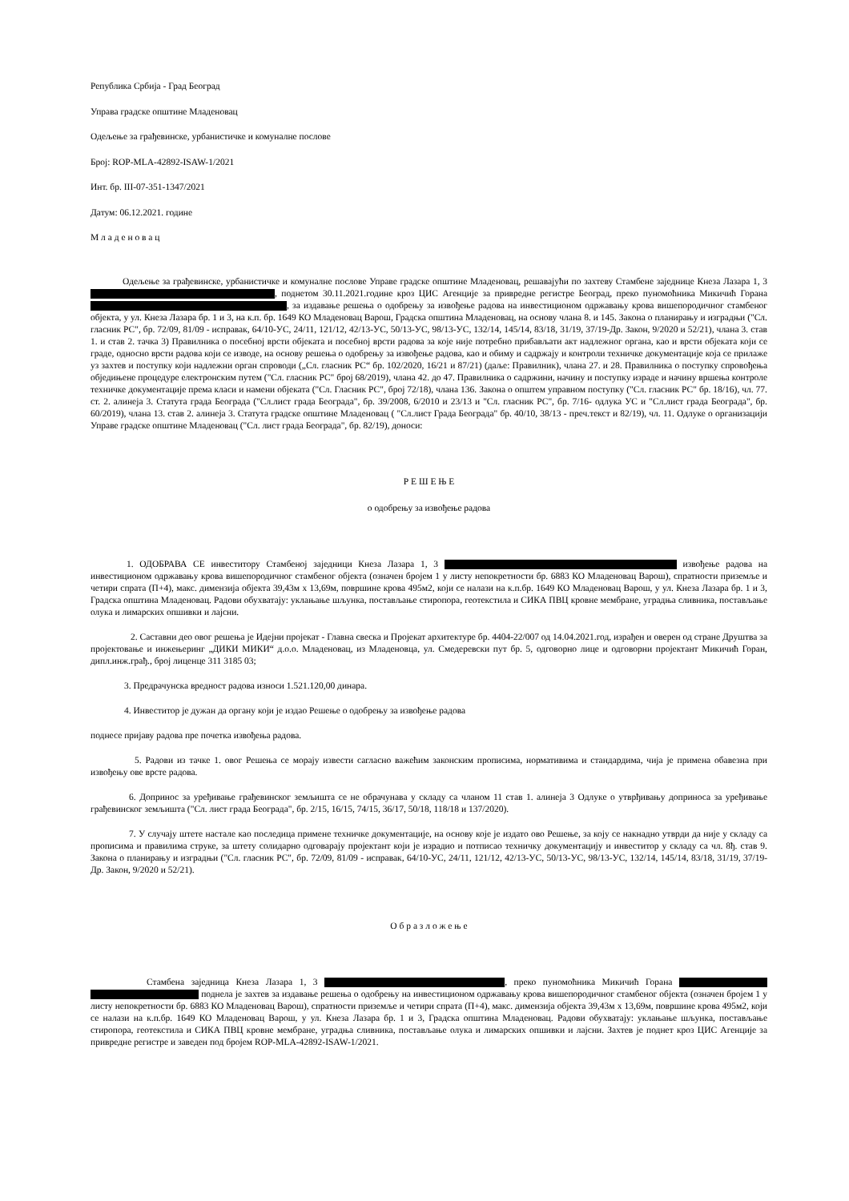Република Србија - Град Београд
Управа градске општине Младеновац
Одељење за грађевинске, урбанистичке и комуналне послове
Број: ROP-MLA-42892-ISAW-1/2021
Инт. бр. III-07-351-1347/2021
Датум: 06.12.2021. године
М л а д е н о в а ц
Одељење за грађевинске, урбанистичке и комуналне послове Управе градске општине Младеновац, решавајући по захтеву Стамбене заједнице Кнеза Лазара 1, 3 , поднетом 30.11.2021.године кроз ЦИС Агенције за привредне регистре Београд, преко пуномоћника Микичић Горана , за издавање решења о одобрењу за извођење радова на инвестиционом одржавању крова вишепородичног стамбеног објекта, у ул. Кнеза Лазара бр. 1 и 3, на к.п. бр. 1649 КО Младеновац Варош, Градска општина Младеновац, на основу члана 8. и 145. Закона о планирању и изградњи ("Сл. гласник РС", бр. 72/09, 81/09 - исправак, 64/10-УС, 24/11, 121/12, 42/13-УС, 50/13-УС, 98/13-УС, 132/14, 145/14, 83/18, 31/19, 37/19-Др. Закон, 9/2020 и 52/21), члана 3. став 1. и став 2. тачка 3) Правилника о посебној врсти објеката и посебној врсти радова за које није потребно прибављати акт надлежног органа, као и врсти објеката који се граде, односно врсти радова који се изводе, на основу решења о одобрењу за извођење радова, као и обиму и садржају и контроли техничке документације која се прилаже уз захтев и поступку који надлежни орган спроводи („Сл. гласник РС“ бр. 102/2020, 16/21 и 87/21) (даље: Правилник), члана 27. и 28. Правилника о поступку спровођења обједињене процедуре електронским путем ("Сл. гласник РС" број 68/2019), члана 42. до 47. Правилника о садржини, начину и поступку израде и начину вршења контроле техничке документације према класи и намени објеката ("Сл. Гласник РС", број 72/18), члана 136. Закона о општем управном поступку ("Сл. гласник РС" бр. 18/16), чл. 77. ст. 2. алинеја 3. Статута града Београда ("Сл.лист града Београда", бр. 39/2008, 6/2010 и 23/13 и "Сл. гласник РС", бр. 7/16- одлука УС и "Сл.лист града Београда", бр. 60/2019), члана 13. став 2. алинеја 3. Статута градске општине Младеновац ( "Сл.лист Града Београда" бр. 40/10, 38/13 - преч.текст и 82/19), чл. 11. Одлуке о организацији Управе градске општине Младеновац ("Сл. лист града Београда", бр. 82/19), доноси:
Р Е Ш Е Њ Е
о одобрењу за извођење радова
1. ОДОБРАВА СЕ инвеститору Стамбеној заједници Кнеза Лазара 1, 3 извођење радова на инвестиционом одржавању крова вишепородичног стамбеног објекта (означен бројем 1 у листу непокретности бр. 6883 КО Младеновац Варош), спратности приземље и четири спрата (П+4), макс. димензија објекта 39,43м х 13,69м, површине крова 495м2, који се налази на к.п.бр. 1649 КО Младеновац Варош, у ул. Кнеза Лазара бр. 1 и 3, Градска општина Младеновац. Радови обухватају: уклањање шљунка, постављање стиропора, геотекстила и СИКА ПВЦ кровне мембране, уградња сливника, постављање олука и лимарских опшивки и лајсни.
2. Саставни део овог решења је Идејни пројекат - Главна свеска и Пројекат архитектуре бр. 4404-22/007 од 14.04.2021.год, израђен и оверен од стране Друштва за пројектовање и инжењеринг „ДИКИ МИКИ“ д.о.о. Младеновац, из Младеновца, ул. Смедеревски пут бр. 5, одговорно лице и одговорни пројектант Микичић Горан, дипл.инж.грађ., број лиценце 311 3185 03;
3. Предрачунска вредност радова износи 1.521.120,00 динара.
4. Инвеститор је дужан да органу који је издао Решење о одобрењу за извођење радова
поднесе пријаву радова пре почетка извођења радова.
5. Радови из тачке 1. овог Решења се морају извести сагласно важећим законским прописима, нормативима и стандардима, чија је примена обавезна при извођењу ове врсте радова.
6. Допринос за уређивање грађевинског земљишта се не обрачунава у складу са чланом 11 став 1. алинеја 3 Одлуке о утврђивању доприноса за уређивање грађевинског земљишта ("Сл. лист града Београда", бр. 2/15, 16/15, 74/15, 36/17, 50/18, 118/18 и 137/2020).
7. У случају штете настале као последица примене техничке документације, на основу које је издато ово Решење, за коју се накнадно утврди да није у складу са прописима и правилима струке, за штету солидарно одговарају пројектант који је израдио и потписао техничку документацију и инвеститор у складу са чл. 8ђ. став 9. Закона о планирању и изградњи ("Сл. гласник РС", бр. 72/09, 81/09 - исправак, 64/10-УС, 24/11, 121/12, 42/13-УС, 50/13-УС, 98/13-УС, 132/14, 145/14, 83/18, 31/19, 37/19-Др. Закон, 9/2020 и 52/21).
О б р а з л о ж е њ е
Стамбена заједница Кнеза Лазара 1, 3 , преко пуномоћника Микичић Горана поднела је захтев за издавање решења о одобрењу на инвестиционом одржавању крова вишепородичног стамбеног објекта (означен бројем 1 у листу непокретности бр. 6883 КО Младеновац Варош), спратности приземље и четири спрата (П+4), макс. димензија објекта 39,43м х 13,69м, површине крова 495м2, који се налази на к.п.бр. 1649 КО Младеновац Варош, у ул. Кнеза Лазара бр. 1 и 3, Градска општина Младеновац. Радови обухватају: уклањање шљунка, постављање стиропора, геотекстила и СИКА ПВЦ кровне мембране, уградња сливника, постављање олука и лимарских опшивки и лајсни. Захтев је поднет кроз ЦИС Агенције за привредне регистре и заведен под бројем ROP-MLA-42892-ISAW-1/2021.